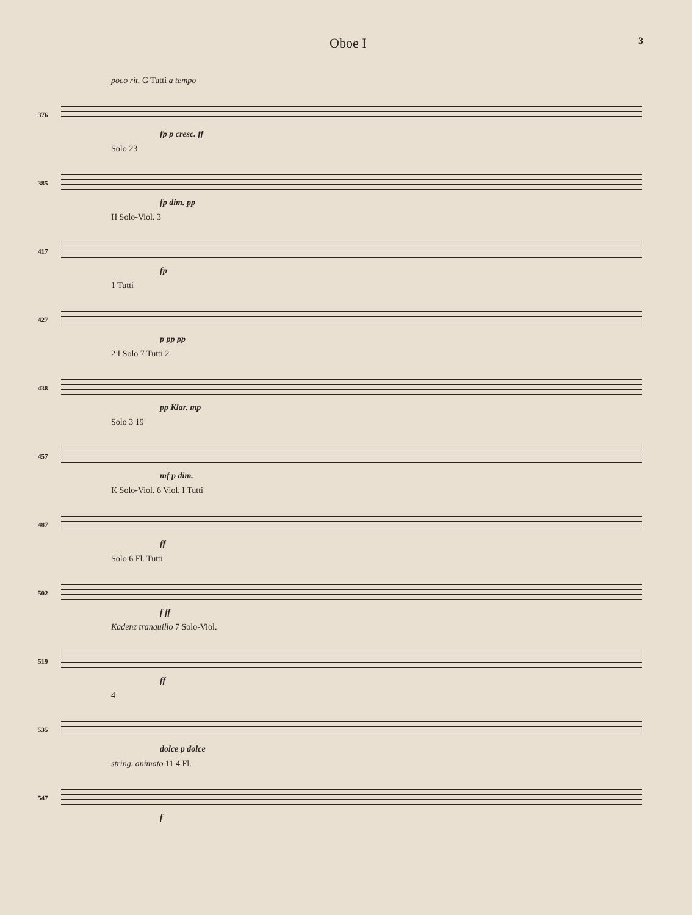Oboe I 3
376
poco rit. G Tutti a tempo
fp p cresc. ff
385
Solo 23
fp dim. pp
417
H Solo-Viol. 3
fp
427
1 Tutti
p pp pp
438
2 I Solo 7 Tutti 2
pp Klar. mp
457
Solo 3 19
mf p dim.
487
K Solo-Viol. 6 Viol. I Tutti
ff
502
Solo 6 Fl. Tutti
f ff
519
Kadenz tranquillo 7 Solo-Viol.
ff
535
4
dolce p dolce
547
string. animato 11 4 Fl.
f